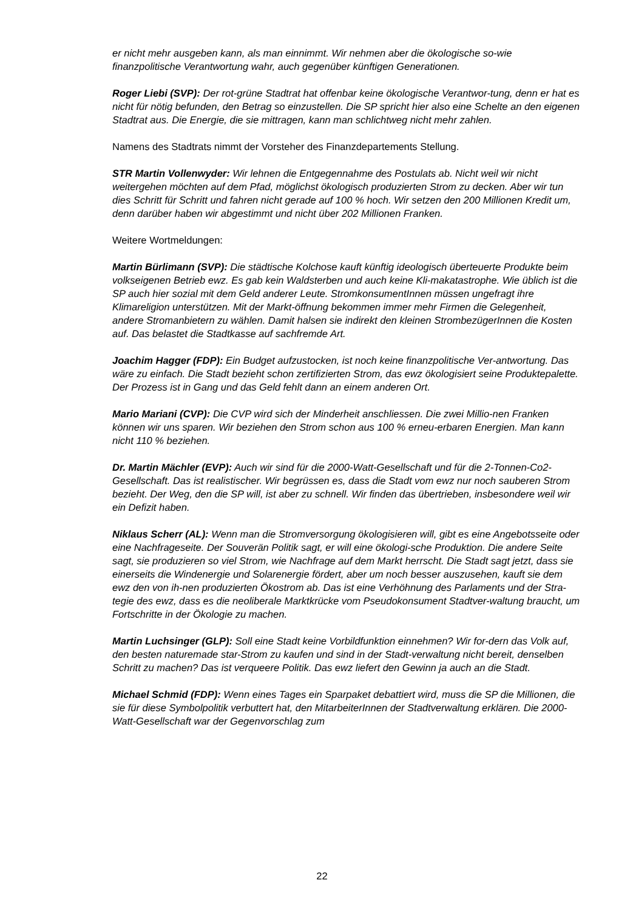er nicht mehr ausgeben kann, als man einnimmt. Wir nehmen aber die ökologische so-wie finanzpolitische Verantwortung wahr, auch gegenüber künftigen Generationen.
Roger Liebi (SVP): Der rot-grüne Stadtrat hat offenbar keine ökologische Verantwor-tung, denn er hat es nicht für nötig befunden, den Betrag so einzustellen. Die SP spricht hier also eine Schelte an den eigenen Stadtrat aus. Die Energie, die sie mittragen, kann man schlichtweg nicht mehr zahlen.
Namens des Stadtrats nimmt der Vorsteher des Finanzdepartements Stellung.
STR Martin Vollenwyder: Wir lehnen die Entgegennahme des Postulats ab. Nicht weil wir nicht weitergehen möchten auf dem Pfad, möglichst ökologisch produzierten Strom zu decken. Aber wir tun dies Schritt für Schritt und fahren nicht gerade auf 100 % hoch. Wir setzen den 200 Millionen Kredit um, denn darüber haben wir abgestimmt und nicht über 202 Millionen Franken.
Weitere Wortmeldungen:
Martin Bürlimann (SVP): Die städtische Kolchose kauft künftig ideologisch überteuerte Produkte beim volkseigenen Betrieb ewz. Es gab kein Waldsterben und auch keine Kli-makatastrophe. Wie üblich ist die SP auch hier sozial mit dem Geld anderer Leute. StromkonsumentInnen müssen ungefragt ihre Klimareligion unterstützen. Mit der Markt-öffnung bekommen immer mehr Firmen die Gelegenheit, andere Stromanbietern zu wählen. Damit halsen sie indirekt den kleinen StrombezügerInnen die Kosten auf. Das belastet die Stadtkasse auf sachfremde Art.
Joachim Hagger (FDP): Ein Budget aufzustocken, ist noch keine finanzpolitische Ver-antwortung. Das wäre zu einfach. Die Stadt bezieht schon zertifizierten Strom, das ewz ökologisiert seine Produktepalette. Der Prozess ist in Gang und das Geld fehlt dann an einem anderen Ort.
Mario Mariani (CVP): Die CVP wird sich der Minderheit anschliessen. Die zwei Millio-nen Franken können wir uns sparen. Wir beziehen den Strom schon aus 100 % erneu-erbaren Energien. Man kann nicht 110 % beziehen.
Dr. Martin Mächler (EVP): Auch wir sind für die 2000-Watt-Gesellschaft und für die 2-Tonnen-Co2-Gesellschaft. Das ist realistischer. Wir begrüssen es, dass die Stadt vom ewz nur noch sauberen Strom bezieht. Der Weg, den die SP will, ist aber zu schnell. Wir finden das übertrieben, insbesondere weil wir ein Defizit haben.
Niklaus Scherr (AL): Wenn man die Stromversorgung ökologisieren will, gibt es eine Angebotsseite oder eine Nachfrageseite. Der Souverän Politik sagt, er will eine ökologi-sche Produktion. Die andere Seite sagt, sie produzieren so viel Strom, wie Nachfrage auf dem Markt herrscht. Die Stadt sagt jetzt, dass sie einerseits die Windenergie und Solarenergie fördert, aber um noch besser auszusehen, kauft sie dem ewz den von ih-nen produzierten Ökostrom ab. Das ist eine Verhöhnung des Parlaments und der Stra-tegie des ewz, dass es die neoliberale Marktkrücke vom Pseudokonsument Stadtver-waltung braucht, um Fortschritte in der Ökologie zu machen.
Martin Luchsinger (GLP): Soll eine Stadt keine Vorbildfunktion einnehmen? Wir for-dern das Volk auf, den besten naturemade star-Strom zu kaufen und sind in der Stadt-verwaltung nicht bereit, denselben Schritt zu machen? Das ist verqueere Politik. Das ewz liefert den Gewinn ja auch an die Stadt.
Michael Schmid (FDP): Wenn eines Tages ein Sparpaket debattiert wird, muss die SP die Millionen, die sie für diese Symbolpolitik verbuttert hat, den MitarbeiterInnen der Stadtverwaltung erklären. Die 2000-Watt-Gesellschaft war der Gegenvorschlag zum
22